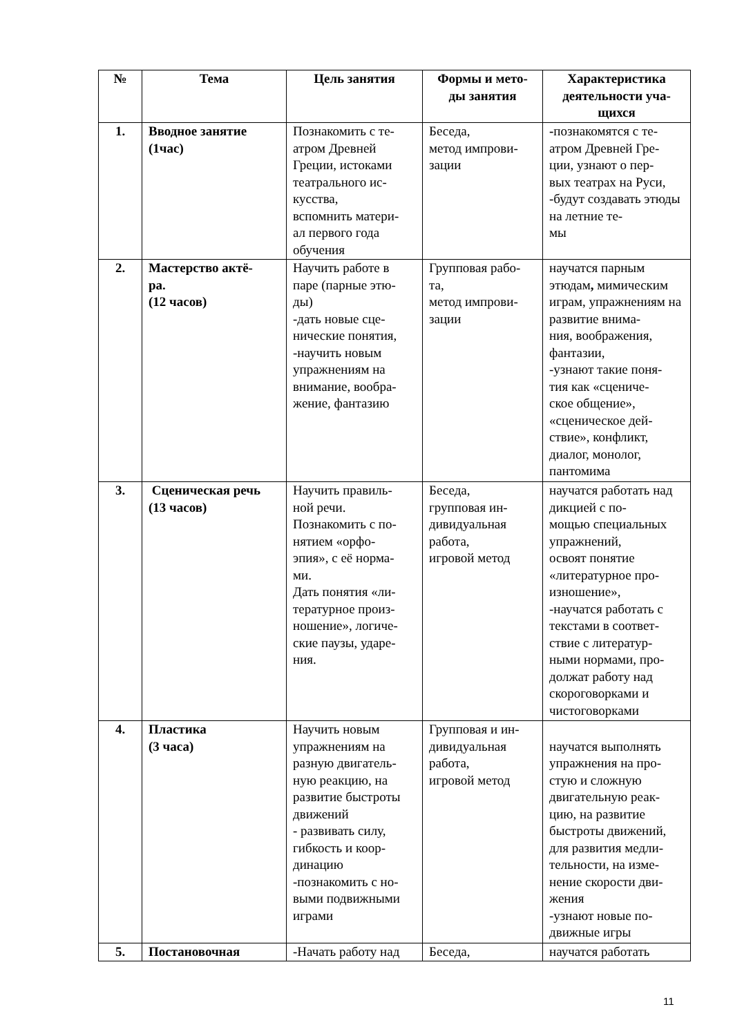| № | Тема | Цель занятия | Формы и мето- ды занятия | Характеристика деятельности уча- щихся |
| --- | --- | --- | --- | --- |
| 1. | Вводное занятие (1час) | Познакомить с те- атром Древней Греции, истоками театрального ис- кусства, вспомнить матери- ал первого года обучения | Беседа, метод импрови- зации | - познакомятся с те- атром Древней Гре- ции, узнают о пер- вых театрах на Руси, -будут создавать этюды на летние те- мы |
| 2. | Мастерство актё- ра. (12 часов) | Научить работе в паре (парные этю- ды) -дать новые сце- нические понятия, -научить новым упражнениям на внимание, вообра- жение, фантазию | Групповая рабо- та, метод импрови- зации | научатся парным этюдам , мимическим играм, упражнениям на развитие внима- ния, воображения, фантазии, -узнают такие поня- тия как «сцениче- ское общение», «сценическое дей- ствие», конфликт, диалог, монолог, пантомима |
| 3. | Сценическая речь (13 часов) | Научить правиль- ной речи. Познакомить с по- нятием «орфо- эпия», с её норма- ми. Дать понятия «ли- тературное произ- ношение», логиче- ские паузы, ударе- ния. | Беседа, групповая ин- дивидуальная работа, игровой метод | научатся работать над дикцией с по- мощью специальных упражнений, освоят понятие «литературное про- изношение», -научатся работать с текстами в соответ- ствие с литератур- ными нормами, про- должат работу над скороговорками и чистоговорками |
| 4. | Пластика (3 часа) | Научить новым упражнениям на разную двигатель- ную реакцию, на развитие быстроты движений - развивать силу, гибкость и коор- динацию -познакомить с но- выми подвижными играми | Групповая и ин- дивидуальная работа, игровой метод | научатся выполнять упражнения на про- стую и сложную двигательную реак- цию, на развитие быстроты движений, для развития медли- тельности, на изме- нение скорости дви- жения -узнают новые по- движные игры |
| 5. | Постановочная | -Начать работу над | Беседа, | научатся работать |
11